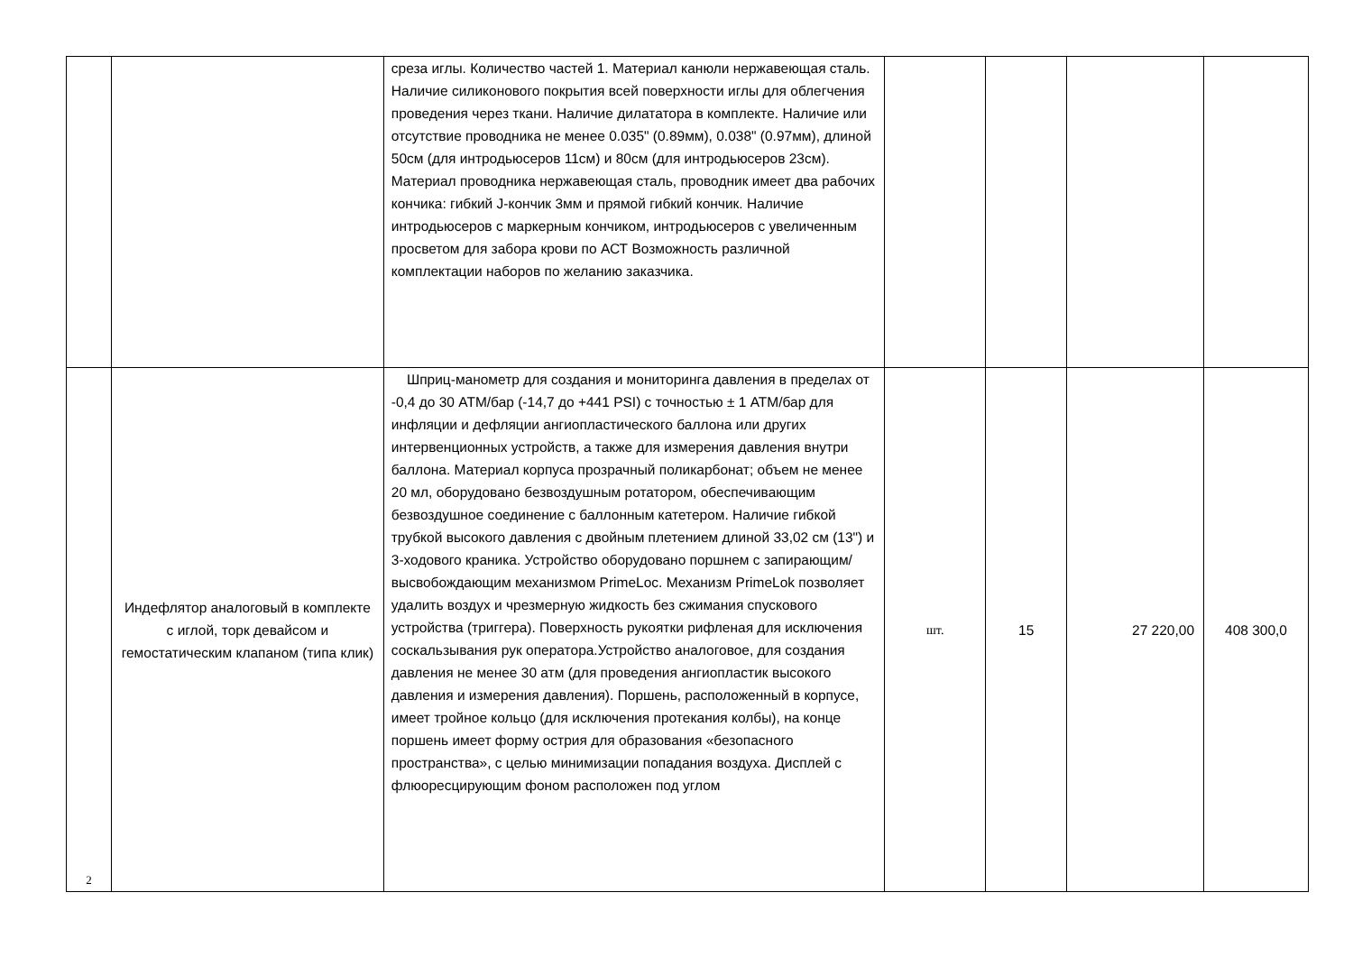| | | среза иглы. Количество частей 1. Материал канюли нержавеющая сталь. Наличие силиконового покрытия всей поверхности иглы для облегчения проведения через ткани. Наличие дилататора в комплекте. Наличие или отсутствие проводника не менее 0.035" (0.89мм), 0.038" (0.97мм), длиной 50см (для интродьюсеров 11см) и 80см (для интродьюсеров 23см). Материал проводника нержавеющая сталь, проводник имеет два рабочих кончика: гибкий J-кончик 3мм и прямой гибкий кончик. Наличие интродьюсеров с маркерным кончиком, интродьюсеров с увеличенным просветом для забора крови по АСТ Возможность различной комплектации наборов по желанию заказчика. | | | | |
| 2 | Индефлятор аналоговый в комплекте с иглой, торк девайсом и гемостатическим клапаном (типа клик) | Шприц-манометр для создания и мониторинга давления в пределах от -0,4 до 30 АТМ/бар (-14,7 до +441 PSI) с точностью ± 1 АТМ/бар для инфляции и дефляции ангиопластического баллона или других интервенционных устройств, а также для измерения давления внутри баллона. Материал корпуса прозрачный поликарбонат; объем не менее 20 мл, оборудовано безвоздушным ротатором, обеспечивающим безвоздушное соединение с баллонным катетером. Наличие гибкой трубкой высокого давления с двойным плетением длиной 33,02 см (13") и 3-ходового краника. Устройство оборудовано поршнем с запирающим/высвобождающим механизмом PrimeLoc. Механизм PrimeLok позволяет удалить воздух и чрезмерную жидкость без сжимания спускового устройства (триггера). Поверхность рукоятки рифленая для исключения соскальзывания рук оператора.Устройство аналоговое, для создания давления не менее 30 атм (для проведения ангиопластик высокого давления и измерения давления). Поршень, расположенный в корпусе, имеет тройное кольцо (для исключения протекания колбы), на конце поршень имеет форму острия для образования «безопасного пространства», с целью минимизации попадания воздуха. Дисплей с флюоресцирующим фоном расположен под углом | шт. | 15 | 27 220,00 | 408 300,0 |